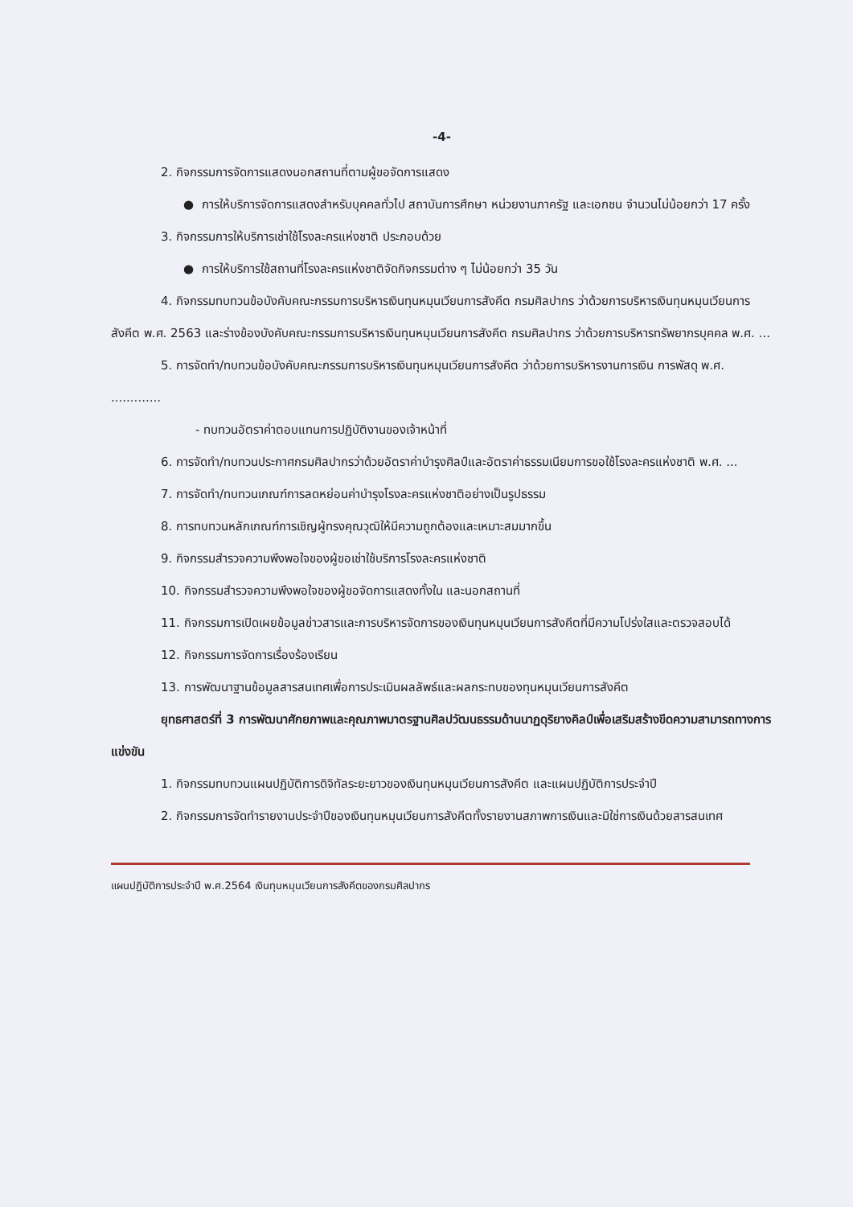-4-
2. กิจกรรมการจัดการแสดงนอกสถานที่ตามผู้ขอจัดการแสดง
● การให้บริการจัดการแสดงสำหรับบุคคลทั่วไป สถาบันการศึกษา หน่วยงานภาครัฐ และเอกชน จำนวนไม่น้อยกว่า 17 ครั้ง
3. กิจกรรมการให้บริการเช่าใช้โรงละครแห่งชาติ ประกอบด้วย
● การให้บริการใช้สถานที่โรงละครแห่งชาติจัดกิจกรรมต่าง ๆ ไม่น้อยกว่า 35 วัน
4. กิจกรรมทบทวนข้อบังคับคณะกรรมการบริหารเงินทุนหมุนเวียนการสังคีต กรมศิลปากร ว่าด้วยการบริหารเงินทุนหมุนเวียนการสังคีต พ.ศ. 2563 และร่างข้องบังคับคณะกรรมการบริหารเงินทุนหมุนเวียนการสังคีต กรมศิลปากร ว่าด้วยการบริหารทรัพยากรบุคคล พ.ศ. ...
5. การจัดทำ/ทบทวนข้อบังคับคณะกรรมการบริหารเงินทุนหมุนเวียนการสังคีต ว่าด้วยการบริหารงานการเงิน การพัสดุ พ.ศ. .............
- ทบทวนอัตราค่าตอบแทนการปฏิบัติงานของเจ้าหน้าที่
6. การจัดทำ/ทบทวนประกาศกรมศิลปากรว่าด้วยอัตราค่าบำรุงศิลป์และอัตราค่าธรรมเนียมการขอใช้โรงละครแห่งชาติ พ.ศ. ...
7. การจัดทำ/ทบทวนเกณฑ์การลดหย่อนค่าบำรุงโรงละครแห่งชาติอย่างเป็นรูปธรรม
8. การทบทวนหลักเกณฑ์การเชิญผู้ทรงคุณวุฒิให้มีความถูกต้องและเหมาะสมมากขึ้น
9. กิจกรรมสำรวจความพึงพอใจของผู้ขอเช่าใช้บริการโรงละครแห่งชาติ
10. กิจกรรมสำรวจความพึงพอใจของผู้ขอจัดการแสดงทั้งใน และนอกสถานที่
11. กิจกรรมการเปิดเผยข้อมูลข่าวสารและการบริหารจัดการของเงินทุนหมุนเวียนการสังคีตที่มีความโปร่งใสและตรวจสอบได้
12. กิจกรรมการจัดการเรื่องร้องเรียน
13. การพัฒนาฐานข้อมูลสารสนเทศเพื่อการประเมินผลลัพธ์และผลกระทบของทุนหมุนเวียนการสังคีต
ยุทธศาสตร์ที่ 3 การพัฒนาศักยภาพและคุณภาพมาตรฐานศิลปวัฒนธรรมด้านนาฏดุริยางคิลป์เพื่อเสริมสร้างขีดความสามารถทางการแข่งขัน
1. กิจกรรมทบทวนแผนปฏิบัติการดิจิทัลระยะยาวของเงินทุนหมุนเวียนการสังคีต และแผนปฏิบัติการประจำปี
2. กิจกรรมการจัดทำรายงานประจำปีของเงินทุนหมุนเวียนการสังคีตทั้งรายงานสภาพการเงินและมิใช่การเงินด้วยสารสนเทศ
แผนปฏิบัติการประจำปี พ.ศ.2564 เงินทุนหมุนเวียนการสังคีตของกรมศิลปากร